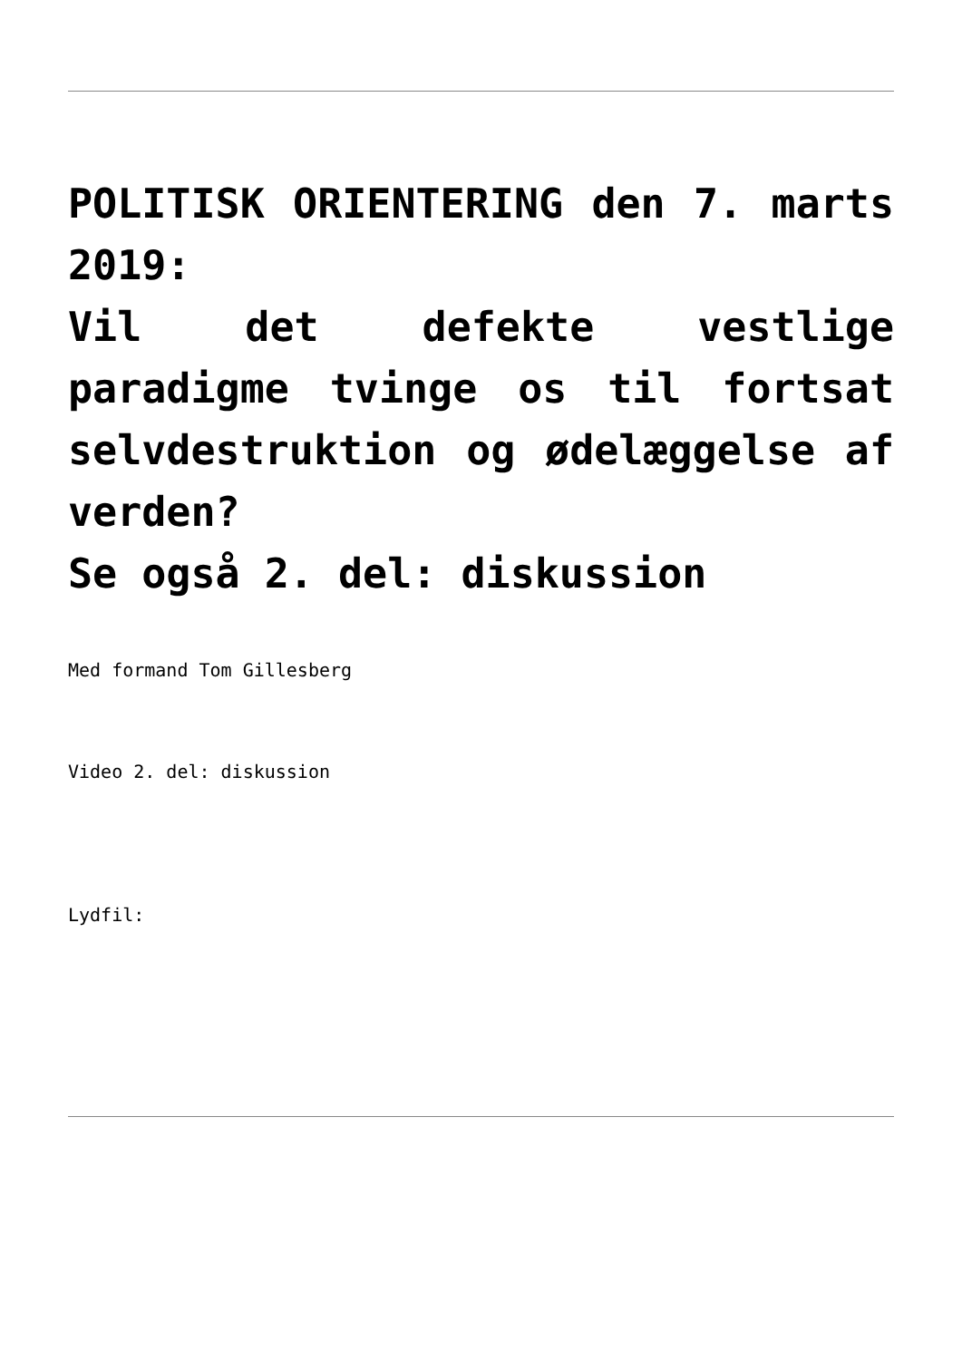POLITISK ORIENTERING den 7. marts 2019:
Vil det defekte vestlige paradigme tvinge os til fortsat selvdestruktion og ødelæggelse af verden?
Se også 2. del: diskussion
Med formand Tom Gillesberg
Video 2. del: diskussion
Lydfil: